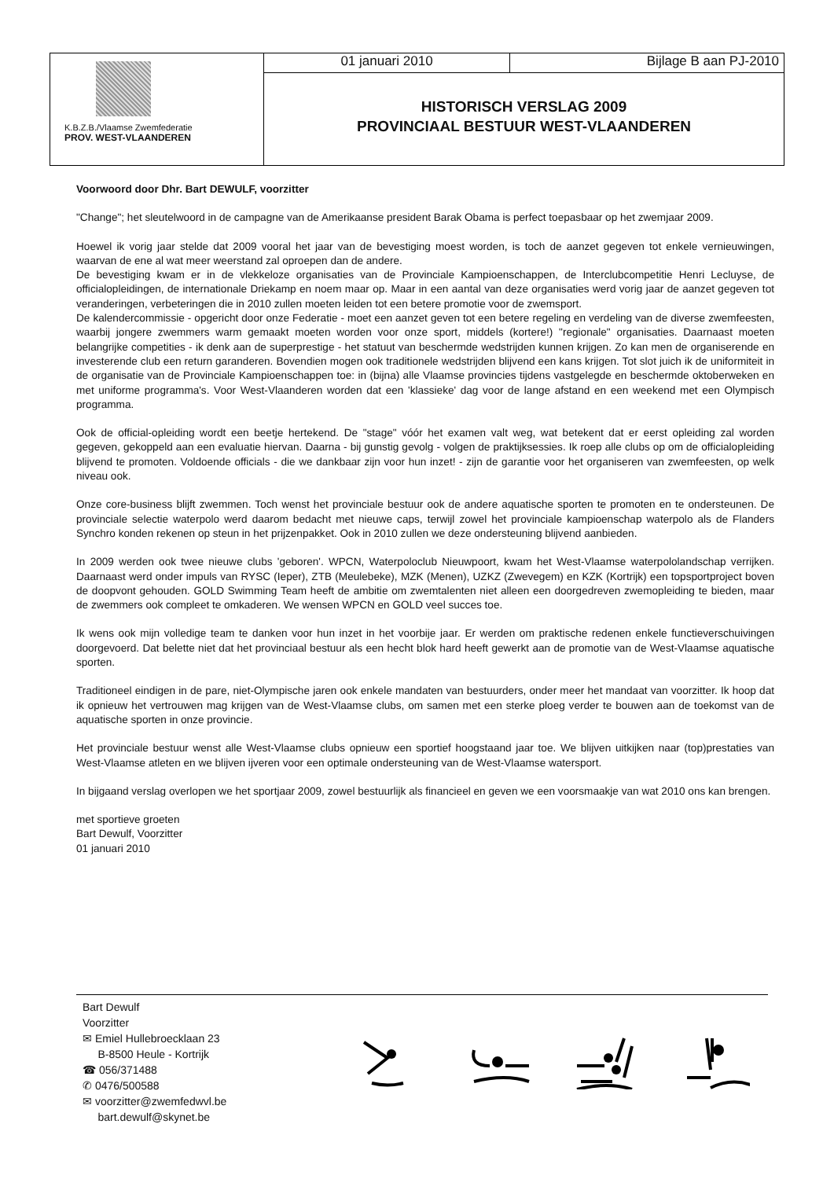K.B.Z.B./Vlaamse Zwemfederatie
PROV. WEST-VLAANDEREN
01 januari 2010 Bijlage B aan PJ-2010
HISTORISCH VERSLAG 2009
PROVINCIAAL BESTUUR WEST-VLAANDEREN
Voorwoord door Dhr. Bart DEWULF, voorzitter
"Change"; het sleutelwoord in de campagne van de Amerikaanse president Barak Obama is perfect toepasbaar op het zwemjaar 2009.
Hoewel ik vorig jaar stelde dat 2009 vooral het jaar van de bevestiging moest worden, is toch de aanzet gegeven tot enkele vernieuwingen, waarvan de ene al wat meer weerstand zal oproepen dan de andere.
De bevestiging kwam er in de vlekkeloze organisaties van de Provinciale Kampioenschappen, de Interclubcompetitie Henri Lecluyse, de officialopleidingen, de internationale Driekamp en noem maar op. Maar in een aantal van deze organisaties werd vorig jaar de aanzet gegeven tot veranderingen, verbeteringen die in 2010 zullen moeten leiden tot een betere promotie voor de zwemsport.
De kalendercommissie - opgericht door onze Federatie - moet een aanzet geven tot een betere regeling en verdeling van de diverse zwemfeesten, waarbij jongere zwemmers warm gemaakt moeten worden voor onze sport, middels (kortere!) "regionale" organisaties. Daarnaast moeten belangrijke competities - ik denk aan de superprestige - het statuut van beschermde wedstrijden kunnen krijgen. Zo kan men de organiserende en investerende club een return garanderen. Bovendien mogen ook traditionele wedstrijden blijvend een kans krijgen. Tot slot juich ik de uniformiteit in de organisatie van de Provinciale Kampioenschappen toe: in (bijna) alle Vlaamse provincies tijdens vastgelegde en beschermde oktoberweken en met uniforme programma's. Voor West-Vlaanderen worden dat een 'klassieke' dag voor de lange afstand en een weekend met een Olympisch programma.
Ook de official-opleiding wordt een beetje hertekend. De "stage" vóór het examen valt weg, wat betekent dat er eerst opleiding zal worden gegeven, gekoppeld aan een evaluatie hiervan. Daarna - bij gunstig gevolg - volgen de praktijksessies. Ik roep alle clubs op om de officialopleiding blijvend te promoten. Voldoende officials - die we dankbaar zijn voor hun inzet! - zijn de garantie voor het organiseren van zwemfeesten, op welk niveau ook.
Onze core-business blijft zwemmen. Toch wenst het provinciale bestuur ook de andere aquatische sporten te promoten en te ondersteunen. De provinciale selectie waterpolo werd daarom bedacht met nieuwe caps, terwijl zowel het provinciale kampioenschap waterpolo als de Flanders Synchro konden rekenen op steun in het prijzenpakket. Ook in 2010 zullen we deze ondersteuning blijvend aanbieden.
In 2009 werden ook twee nieuwe clubs 'geboren'. WPCN, Waterpoloclub Nieuwpoort, kwam het West-Vlaamse waterpololandschap verrijken. Daarnaast werd onder impuls van RYSC (Ieper), ZTB (Meulebeke), MZK (Menen), UZKZ (Zwevegem) en KZK (Kortrijk) een topsportproject boven de doopvont gehouden. GOLD Swimming Team heeft de ambitie om zwemtalenten niet alleen een doorgedreven zwemopleiding te bieden, maar de zwemmers ook compleet te omkaderen. We wensen WPCN en GOLD veel succes toe.
Ik wens ook mijn volledige team te danken voor hun inzet in het voorbije jaar. Er werden om praktische redenen enkele functieverschuivingen doorgevoerd. Dat belette niet dat het provinciaal bestuur als een hecht blok hard heeft gewerkt aan de promotie van de West-Vlaamse aquatische sporten.
Traditioneel eindigen in de pare, niet-Olympische jaren ook enkele mandaten van bestuurders, onder meer het mandaat van voorzitter. Ik hoop dat ik opnieuw het vertrouwen mag krijgen van de West-Vlaamse clubs, om samen met een sterke ploeg verder te bouwen aan de toekomst van de aquatische sporten in onze provincie.
Het provinciale bestuur wenst alle West-Vlaamse clubs opnieuw een sportief hoogstaand jaar toe. We blijven uitkijken naar (top)prestaties van West-Vlaamse atleten en we blijven ijveren voor een optimale ondersteuning van de West-Vlaamse watersport.
In bijgaand verslag overlopen we het sportjaar 2009, zowel bestuurlijk als financieel en geven we een voorsmaakje van wat 2010 ons kan brengen.
met sportieve groeten
Bart Dewulf, Voorzitter
01 januari 2010
Bart Dewulf
Voorzitter
✉ Emiel Hullebroecklaan 23
B-8500 Heule - Kortrijk
☎ 056/371488
✆ 0476/500588
✉ voorzitter@zwemfedwvl.be
bart.dewulf@skynet.be